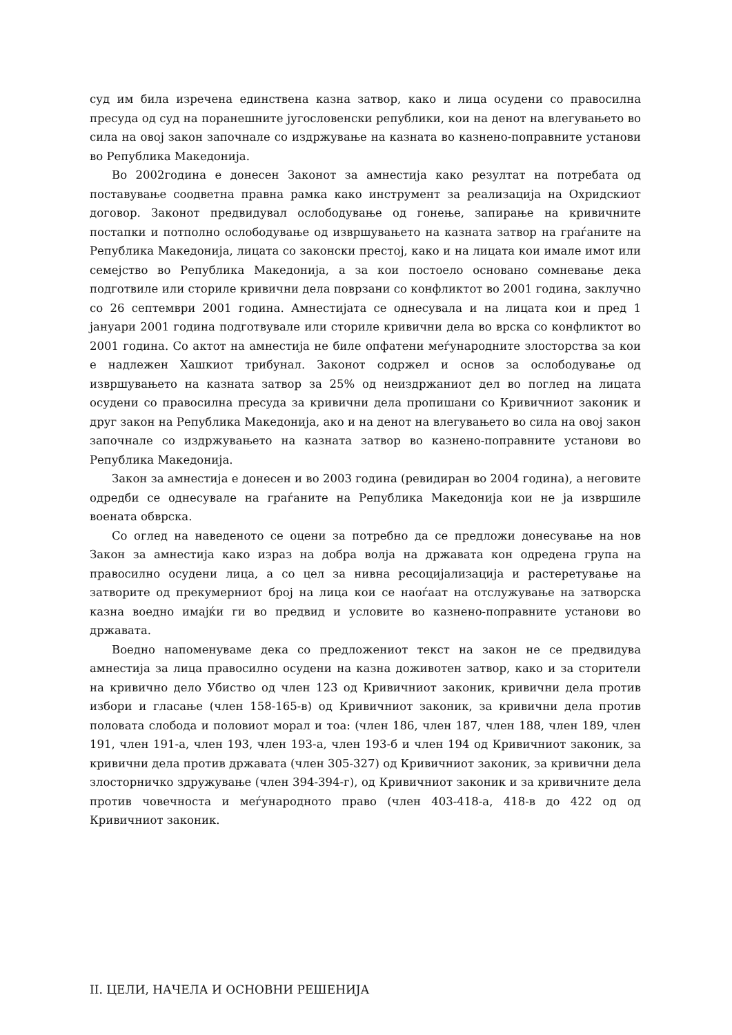суд им била изречена единствена казна затвор, како и лица осудени со правосилна пресуда од суд на поранешните југословенски републики, кои на денот на влегувањето во сила на овој закон започнале со издржување на казната во казнено-поправните установи во Република Македонија.
Во 2002година е донесен Законот за амнестија како резултат на потребата од поставување соодветна правна рамка како инструмент за реализација на Охридскиот договор. Законот предвидувал ослободување од гонење, запирање на кривичните постапки и потполно ослободување од извршувањето на казната затвор на граѓаните на Република Македонија, лицата со законски престој, како и на лицата кои имале имот или семејство во Република Македонија, а за кои постоело основано сомневање дека подготвиле или сториле кривични дела поврзани со конфликтот во 2001 година, заклучно со 26 септември 2001 година. Амнестијата се однесувала и на лицата кои и пред 1 јануари 2001 година подготвувале или сториле кривични дела во врска со конфликтот во 2001 година. Со актот на амнестија не биле опфатени меѓународните злосторства за кои е надлежен Хашкиот трибунал. Законот содржел и основ за ослободување од извршувањето на казната затвор за 25% од неиздржаниот дел во поглед на лицата осудени со правосилна пресуда за кривични дела пропишани со Кривичниот законик и друг закон на Република Македонија, ако и на денот на влегувањето во сила на овој закон започнале со издржувањето на казната затвор во казнено-поправните установи во Република Македонија.
Закон за амнестија е донесен и во 2003 година (ревидиран во 2004 година), а неговите одредби се однесувале на граѓаните на Република Македонија кои не ја извршиле воената обврска.
Со оглед на наведеното се оцени за потребно да се предложи донесување на нов Закон за амнестија како израз на добра волја на државата кон одредена група на правосилно осудени лица, а со цел за нивна ресоцијализација и растеретување на затворите од прекумерниот број на лица кои се наоѓаат на отслужување на затворска казна воедно имајќи ги во предвид и условите во казнено-поправните установи во државата.
Воедно напоменуваме дека со предложениот текст на закон не се предвидува амнестија за лица правосилно осудени на казна доживотен затвор, како и за сторители на кривично дело Убиство од член 123 од Кривичниот законик, кривични дела против избори и гласање (член 158-165-в) од Кривичниот законик, за кривични дела против половата слобода и половиот морал и тоа: (член 186, член 187, член 188, член 189, член 191, член 191-а, член 193, член 193-а, член 193-б и член 194 од Кривичниот законик, за кривични дела против државата (член 305-327) од Кривичниот законик, за кривични дела злосторничко здружување (член 394-394-г), од Кривичниот законик и за кривичните дела против човечноста и меѓународното право (член 403-418-а, 418-в до 422 од од Кривичниот законик.
II. ЦЕЛИ, НАЧЕЛА И ОСНОВНИ РЕШЕНИЈА